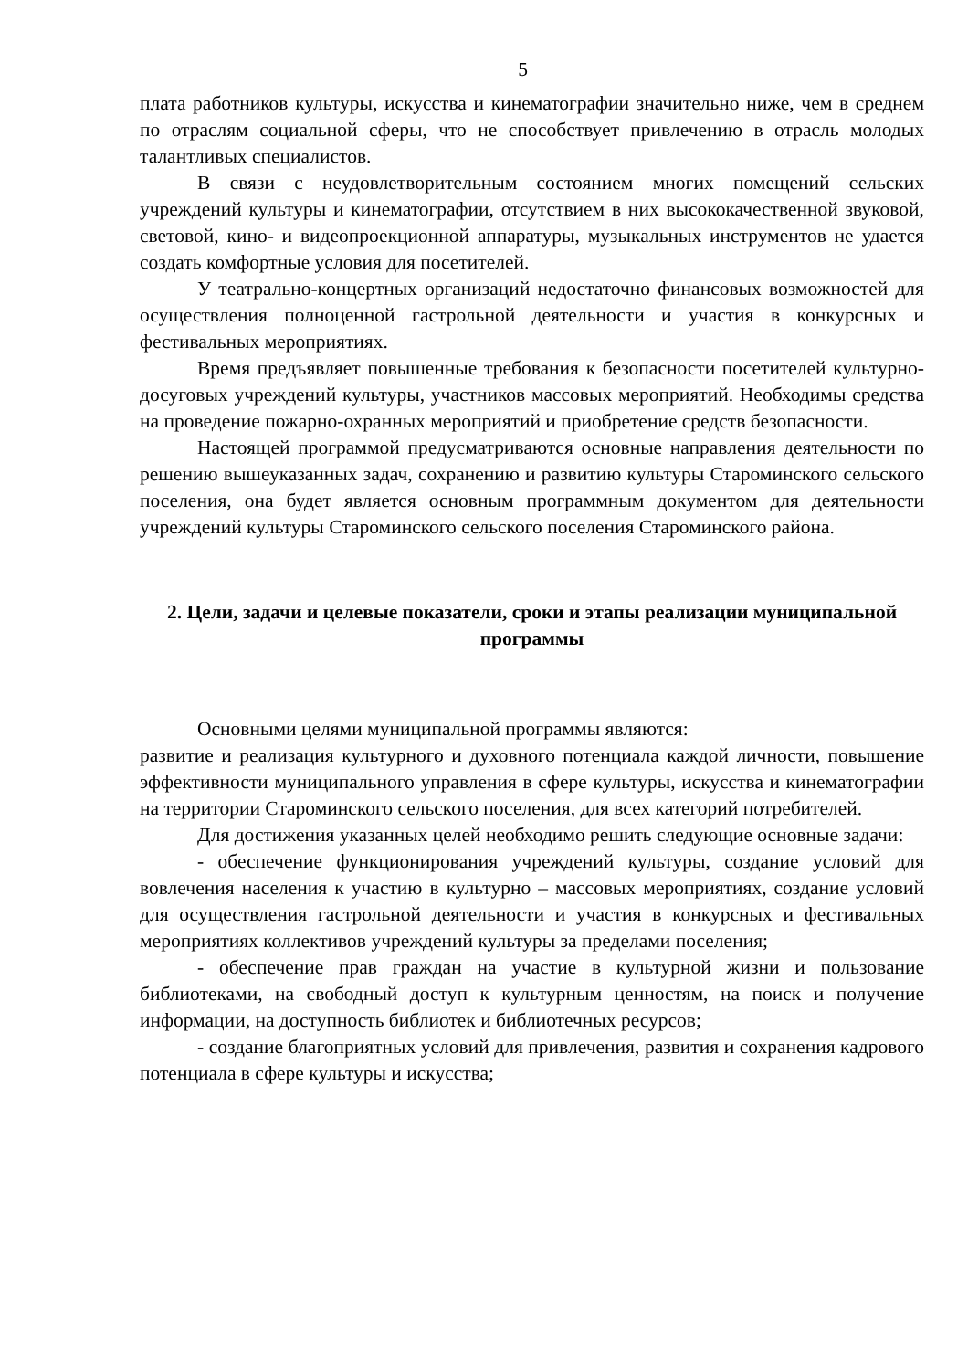5
плата работников культуры, искусства и кинематографии значительно ниже, чем в среднем по отраслям социальной сферы, что не способствует привлечению в отрасль молодых талантливых специалистов.
В связи с неудовлетворительным состоянием многих помещений сельских учреждений культуры и кинематографии, отсутствием в них высококачественной звуковой, световой, кино- и видеопроекционной аппаратуры, музыкальных инструментов не удается создать комфортные условия для посетителей.
У театрально-концертных организаций недостаточно финансовых возможностей для осуществления полноценной гастрольной деятельности и участия в конкурсных и фестивальных мероприятиях.
Время предъявляет повышенные требования к безопасности посетителей культурно-досуговых учреждений культуры, участников массовых мероприятий. Необходимы средства на проведение пожарно-охранных мероприятий и приобретение средств безопасности.
Настоящей программой предусматриваются основные направления деятельности по решению вышеуказанных задач, сохранению и развитию культуры Староминского сельского поселения, она будет является основным программным документом для деятельности учреждений культуры Староминского сельского поселения Староминского района.
2. Цели, задачи и целевые показатели, сроки и этапы реализации муниципальной программы
Основными целями муниципальной программы являются:
развитие и реализация культурного и духовного потенциала каждой личности, повышение эффективности муниципального управления в сфере культуры, искусства и кинематографии на территории Староминского сельского поселения, для всех категорий потребителей.
Для достижения указанных целей необходимо решить следующие основные задачи:
- обеспечение функционирования учреждений культуры, создание условий для вовлечения населения к участию в культурно – массовых мероприятиях, создание условий для осуществления гастрольной деятельности и участия в конкурсных и фестивальных мероприятиях коллективов учреждений культуры за пределами поселения;
- обеспечение прав граждан на участие в культурной жизни и пользование библиотеками, на свободный доступ к культурным ценностям, на поиск и получение информации, на доступность библиотек и библиотечных ресурсов;
- создание благоприятных условий для привлечения, развития и сохранения кадрового потенциала в сфере культуры и искусства;